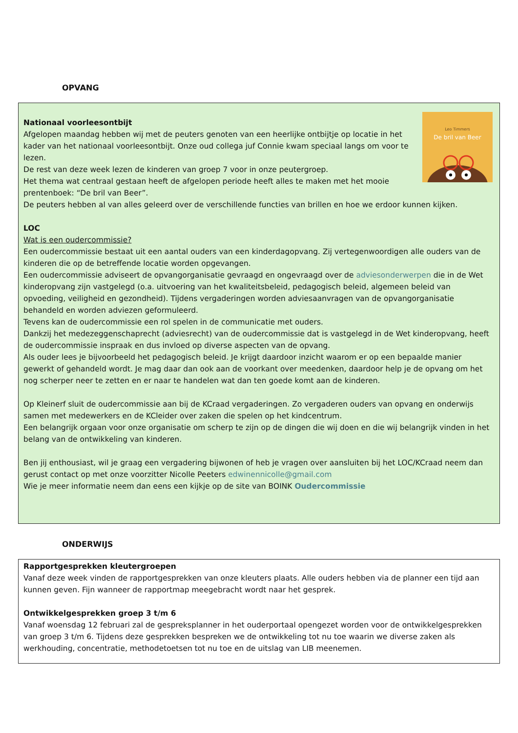OPVANG
Leo Timmers
De bril van Beer
Nationaal voorleesontbijt
Afgelopen maandag hebben wij met de peuters genoten van een heerlijke ontbijtje op locatie in het kader van het nationaal voorleesontbijt. Onze oud collega juf Connie kwam speciaal langs om voor te lezen.
De rest van deze week lezen de kinderen van groep 7 voor in onze peutergroep.
Het thema wat centraal gestaan heeft de afgelopen periode heeft alles te maken met het mooie prentenboek: “De bril van Beer”.
De peuters hebben al van alles geleerd over de verschillende functies van brillen en hoe we erdoor kunnen kijken.
LOC
Wat is een oudercommissie?
Een oudercommissie bestaat uit een aantal ouders van een kinderdagopvang. Zij vertegenwoordigen alle ouders van de kinderen die op de betreffende locatie worden opgevangen.
Een oudercommissie adviseert de opvangorganisatie gevraagd en ongevraagd over de adviesonderwerpen die in de Wet kinderopvang zijn vastgelegd (o.a. uitvoering van het kwaliteitsbeleid, pedagogisch beleid, algemeen beleid van opvoeding, veiligheid en gezondheid). Tijdens vergaderingen worden adviesaanvragen van de opvangorganisatie behandeld en worden adviezen geformuleerd.
Tevens kan de oudercommissie een rol spelen in de communicatie met ouders.
Dankzij het medezeggenschaprecht (adviesrecht) van de oudercommissie dat is vastgelegd in de Wet kinderopvang, heeft de oudercommissie inspraak en dus invloed op diverse aspecten van de opvang.
Als ouder lees je bijvoorbeeld het pedagogisch beleid. Je krijgt daardoor inzicht waarom er op een bepaalde manier gewerkt of gehandeld wordt. Je mag daar dan ook aan de voorkant over meedenken, daardoor help je de opvang om het nog scherper neer te zetten en er naar te handelen wat dan ten goede komt aan de kinderen.
Op Kleinerf sluit de oudercommissie aan bij de KCraad vergaderingen. Zo vergaderen ouders van opvang en onderwijs samen met medewerkers en de KCleider over zaken die spelen op het kindcentrum.
Een belangrijk orgaan voor onze organisatie om scherp te zijn op de dingen die wij doen en die wij belangrijk vinden in het belang van de ontwikkeling van kinderen.
Ben jij enthousiast, wil je graag een vergadering bijwonen of heb je vragen over aansluiten bij het LOC/KCraad neem dan gerust contact op met onze voorzitter Nicolle Peeters edwinennicolle@gmail.com
Wie je meer informatie neem dan eens een kijkje op de site van BOINK Oudercommissie
ONDERWIJS
Rapportgesprekken kleutergroepen
Vanaf deze week vinden de rapportgesprekken van onze kleuters plaats. Alle ouders hebben via de planner een tijd aan kunnen geven. Fijn wanneer de rapportmap meegebracht wordt naar het gesprek.
Ontwikkelgesprekken groep 3 t/m 6
Vanaf woensdag 12 februari zal de gespreksplanner in het ouderportaal opengezet worden voor de ontwikkelgesprekken van groep 3 t/m 6. Tijdens deze gesprekken bespreken we de ontwikkeling tot nu toe waarin we diverse zaken als werkhouding, concentratie, methodetoetsen tot nu toe en de uitslag van LIB meenemen.